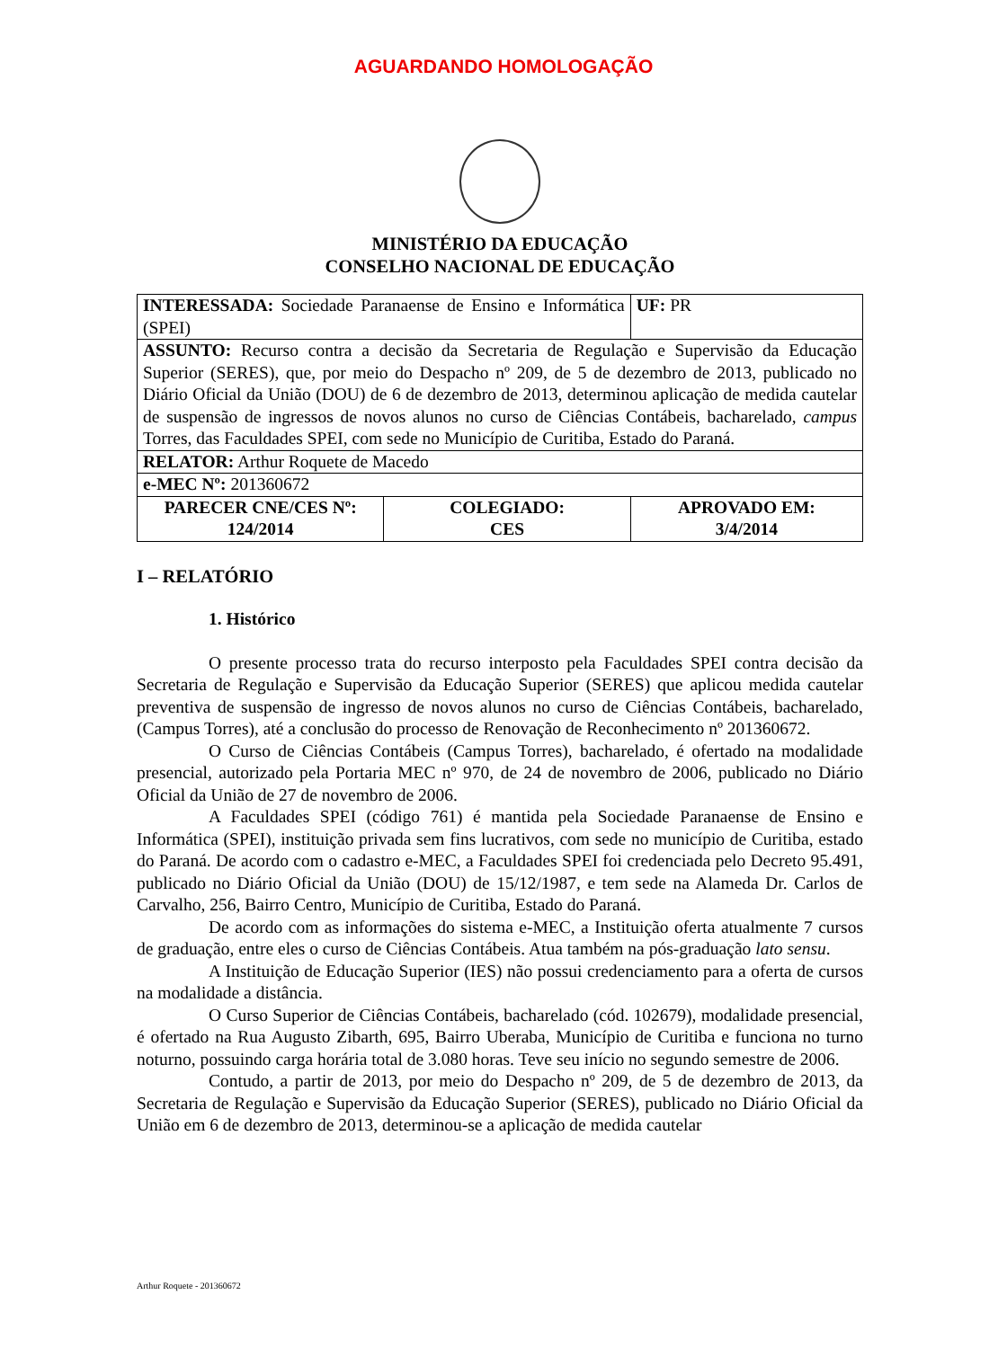AGUARDANDO HOMOLOGAÇÃO
MINISTÉRIO DA EDUCAÇÃO
CONSELHO NACIONAL DE EDUCAÇÃO
| INTERESSADA: Sociedade Paranaense de Ensino e Informática (SPEI) | | UF: PR |
| ASSUNTO: Recurso contra a decisão da Secretaria de Regulação e Supervisão da Educação Superior (SERES), que, por meio do Despacho nº 209, de 5 de dezembro de 2013, publicado no Diário Oficial da União (DOU) de 6 de dezembro de 2013, determinou aplicação de medida cautelar de suspensão de ingressos de novos alunos no curso de Ciências Contábeis, bacharelado, campus Torres, das Faculdades SPEI, com sede no Município de Curitiba, Estado do Paraná. | | |
| RELATOR: Arthur Roquete de Macedo | | |
| e-MEC Nº: 201360672 | | |
| PARECER CNE/CES Nº: 124/2014 | COLEGIADO: CES | APROVADO EM: 3/4/2014 |
I – RELATÓRIO
1. Histórico
O presente processo trata do recurso interposto pela Faculdades SPEI contra decisão da Secretaria de Regulação e Supervisão da Educação Superior (SERES) que aplicou medida cautelar preventiva de suspensão de ingresso de novos alunos no curso de Ciências Contábeis, bacharelado, (Campus Torres), até a conclusão do processo de Renovação de Reconhecimento nº 201360672.
O Curso de Ciências Contábeis (Campus Torres), bacharelado, é ofertado na modalidade presencial, autorizado pela Portaria MEC nº 970, de 24 de novembro de 2006, publicado no Diário Oficial da União de 27 de novembro de 2006.
A Faculdades SPEI (código 761) é mantida pela Sociedade Paranaense de Ensino e Informática (SPEI), instituição privada sem fins lucrativos, com sede no município de Curitiba, estado do Paraná. De acordo com o cadastro e-MEC, a Faculdades SPEI foi credenciada pelo Decreto 95.491, publicado no Diário Oficial da União (DOU) de 15/12/1987, e tem sede na Alameda Dr. Carlos de Carvalho, 256, Bairro Centro, Município de Curitiba, Estado do Paraná.
De acordo com as informações do sistema e-MEC, a Instituição oferta atualmente 7 cursos de graduação, entre eles o curso de Ciências Contábeis. Atua também na pós-graduação lato sensu.
A Instituição de Educação Superior (IES) não possui credenciamento para a oferta de cursos na modalidade a distância.
O Curso Superior de Ciências Contábeis, bacharelado (cód. 102679), modalidade presencial, é ofertado na Rua Augusto Zibarth, 695, Bairro Uberaba, Município de Curitiba e funciona no turno noturno, possuindo carga horária total de 3.080 horas. Teve seu início no segundo semestre de 2006.
Contudo, a partir de 2013, por meio do Despacho nº 209, de 5 de dezembro de 2013, da Secretaria de Regulação e Supervisão da Educação Superior (SERES), publicado no Diário Oficial da União em 6 de dezembro de 2013, determinou-se a aplicação de medida cautelar
Arthur Roquete - 201360672